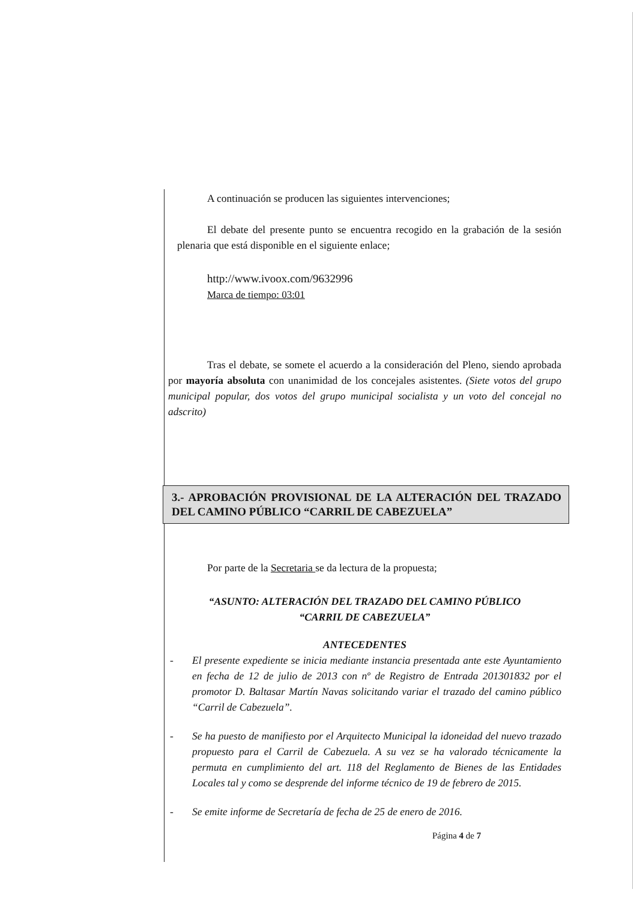A continuación se producen las siguientes intervenciones;
El debate del presente punto se encuentra recogido en la grabación de la sesión plenaria que está disponible en el siguiente enlace;
http://www.ivoox.com/9632996
Marca de tiempo: 03:01
Tras el debate, se somete el acuerdo a la consideración del Pleno, siendo aprobada por mayoría absoluta con unanimidad de los concejales asistentes. (Siete votos del grupo municipal popular, dos votos del grupo municipal socialista y un voto del concejal no adscrito)
3.- APROBACIÓN PROVISIONAL DE LA ALTERACIÓN DEL TRAZADO DEL CAMINO PÚBLICO “CARRIL DE CABEZUELA”
Por parte de la Secretaria se da lectura de la propuesta;
“ASUNTO: ALTERACIÓN DEL TRAZADO DEL CAMINO PÚBLICO
“CARRIL DE CABEZUELA”
ANTECEDENTES
- El presente expediente se inicia mediante instancia presentada ante este Ayuntamiento en fecha de 12 de julio de 2013 con nº de Registro de Entrada 201301832 por el promotor D. Baltasar Martín Navas solicitando variar el trazado del camino público “Carril de Cabezuela”.
- Se ha puesto de manifiesto por el Arquitecto Municipal la idoneidad del nuevo trazado propuesto para el Carril de Cabezuela. A su vez se ha valorado técnicamente la permuta en cumplimiento del art. 118 del Reglamento de Bienes de las Entidades Locales tal y como se desprende del informe técnico de 19 de febrero de 2015.
- Se emite informe de Secretaría de fecha de 25 de enero de 2016.
Página 4 de 7